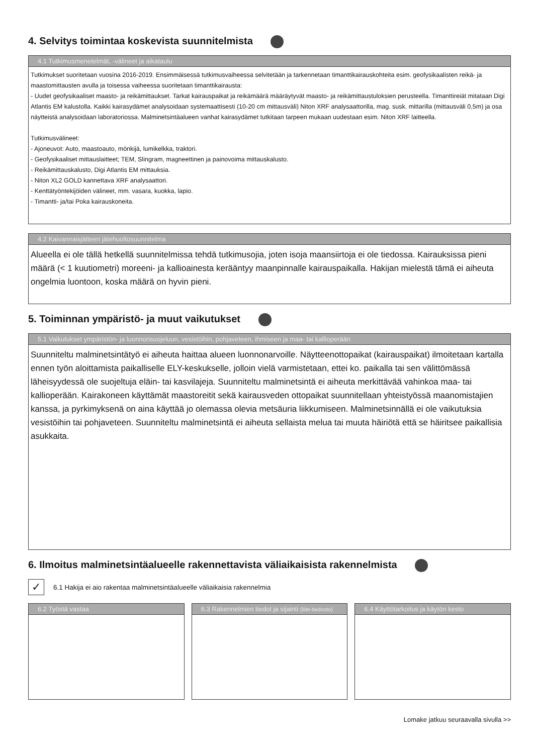4. Selvitys toimintaa koskevista suunnitelmista
4.1 Tutkimusmenetelmät, -välineet ja aikataulu
Tutkimukset suoritetaan vuosina 2016-2019. Ensimmäisessä tutkimusvaiheessa selvitetään ja tarkennetaan timanttikairauskohteita esim. geofysikaalisten reikä- ja maastomittausten avulla ja toisessa vaiheessa suoritetaan timanttikairausta:
- Uudet geofysikaaliset maasto- ja reikämittaukset. Tarkat kairauspaikat ja reikämäärä määräytyvät maasto- ja reikämittaustuloksien perusteella. Timanttireiät mitataan Digi Atlantis EM kalustolla. Kaikki kairasydämet analysoidaan systemaattisesti (10-20 cm mittausväli) Niton XRF analysaattorilla, mag. susk. mittarilla (mittausväli 0,5m) ja osa näytteistä analysoidaan laboratoriossa. Malminetsintäalueen vanhat kairasydämet tutkitaan tarpeen mukaan uudestaan esim. Niton XRF laitteella.
Tutkimusvälineet:
- Ajoneuvot: Auto, maastoauto, mönkijä, lumikelkka, traktori.
- Geofysikaaliset mittauslaitteet; TEM, Slingram, magneettinen ja painovoima mittauskalusto.
- Reikämittauskalusto, Digi Atlantis EM mittauksia.
- Niton XL2 GOLD kannettava XRF analysaattori.
- Kenttätyöntekijöiden välineet, mm. vasara, kuokka, lapio.
- Timantti- ja/tai Poka kairauskoneita.
4.2 Kaivannaisjätteen jätehuoltosuunnitelma
Alueella ei ole tällä hetkellä suunnitelmissa tehdä tutkimusojia, joten isoja maansiirtoja ei ole tiedossa. Kairauksissa pieni määrä (< 1 kuutiometri) moreeni- ja kallioainesta kerääntyy maanpinnalle kairauspaikalla. Hakijan mielestä tämä ei aiheuta ongelmia luontoon, koska määrä on hyvin pieni.
5. Toiminnan ympäristö- ja muut vaikutukset
5.1 Vaikutukset ympäristön- ja luonnonsuojeluun, vesistöihin, pohjaveteen, ihmiseen ja maa- tai kallioperään
Suunniteltu malminetsintätyö ei aiheuta haittaa alueen luonnonarvoille. Näytteenottopaikat (kairauspaikat) ilmoitetaan kartalla ennen työn aloittamista paikalliselle ELY-keskukselle, jolloin vielä varmistetaan, ettei ko. paikalla tai sen välittömässä läheisyydessä ole suojeltuja eläin- tai kasvilajeja. Suunniteltu malminetsintä ei aiheuta merkittävää vahinkoa maa- tai kallioperään. Kairakoneen käyttämät maastoreitit sekä kairausveden ottopaikat suunnitellaan yhteistyössä maanomistajien kanssa, ja pyrkimyksenä on aina käyttää jo olemassa olevia metsäuria liikkumiseen. Malminetsinnällä ei ole vaikutuksia vesistöihin tai pohjaveteen. Suunniteltu malminetsintä ei aiheuta sellaista melua tai muuta häiriötä että se häiritsee paikallisia asukkaita.
6. Ilmoitus malminetsintäalueelle rakennettavista väliaikaisista rakennelmista
✓
6.1 Hakija ei aio rakentaa malminetsintäalueelle väliaikaisia rakennelmia
6.2 Työstä vastaa 6.3 Rakennelmien tiedot ja sijainti (liite-tiedosto)
6.4 Käyttötarkoitus ja käytön kesto
Lomake jatkuu seuraavalla sivulla >>